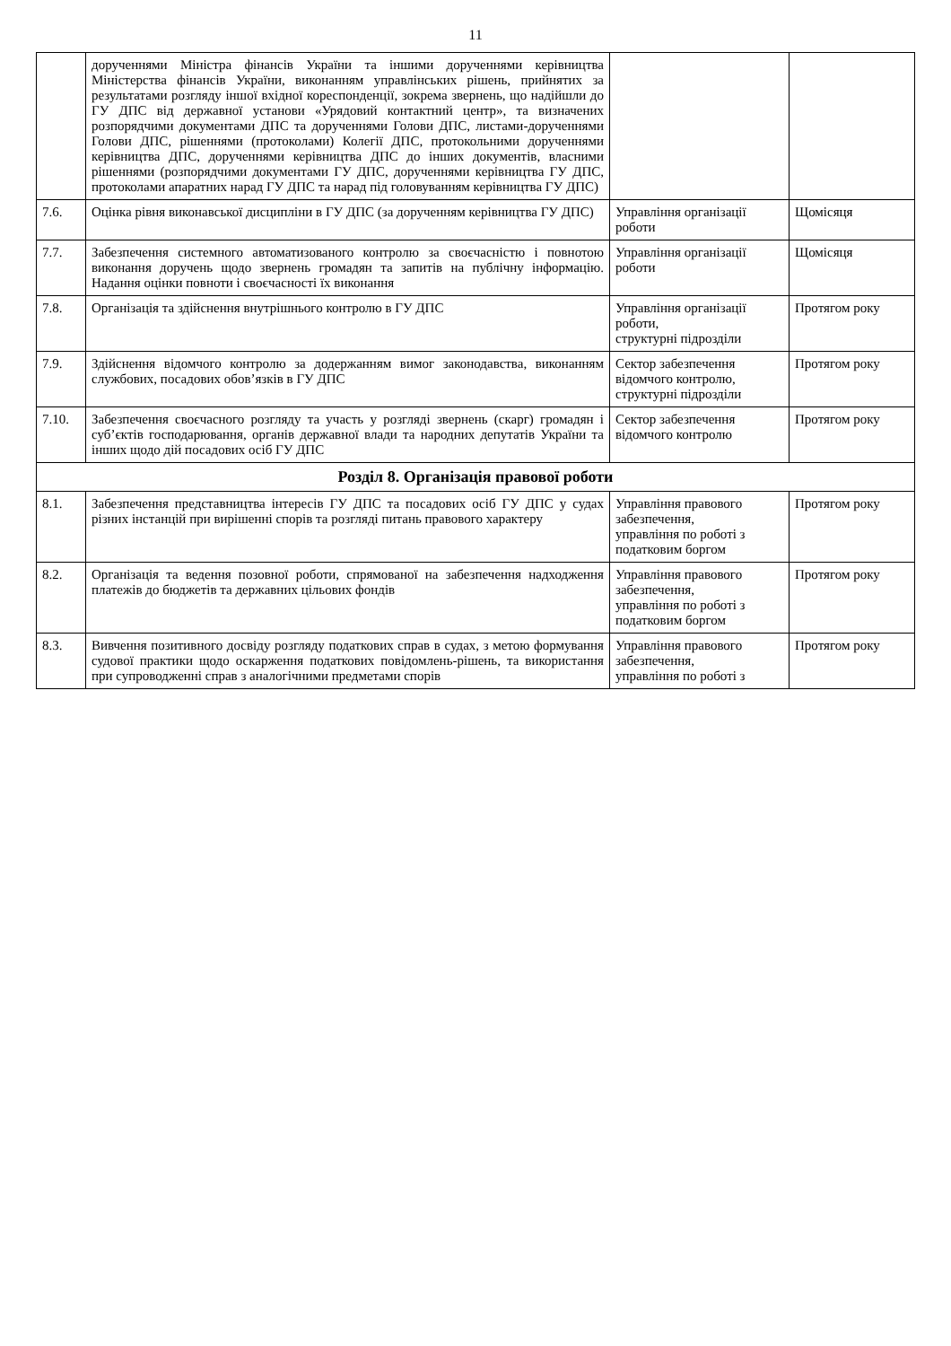11
| | дорученнями Міністра фінансів України та іншими дорученнями керівництва Міністерства фінансів України, виконанням управлінських рішень, прийнятих за результатами розгляду іншої вхідної кореспонденції, зокрема звернень, що надійшли до ГУ ДПС від державної установи «Урядовий контактний центр», та визначених розпорядчими документами ДПС та дорученнями Голови ДПС, листами-дорученнями Голови ДПС, рішеннями (протоколами) Колегії ДПС, протокольними дорученнями керівництва ДПС, дорученнями керівництва ДПС до інших документів, власними рішеннями (розпорядчими документами ГУ ДПС, дорученнями керівництва ГУ ДПС, протоколами апаратних нарад ГУ ДПС та нарад під головуванням керівництва ГУ ДПС) | | |
| 7.6. | Оцінка рівня виконавської дисципліни в ГУ ДПС (за дорученням керівництва ГУ ДПС) | Управління організації роботи | Щомісяця |
| 7.7. | Забезпечення системного автоматизованого контролю за своєчасністю і повнотою виконання доручень щодо звернень громадян та запитів на публічну інформацію. Надання оцінки повноти і своєчасності їх виконання | Управління організації роботи | Щомісяця |
| 7.8. | Організація та здійснення внутрішнього контролю в ГУ ДПС | Управління організації роботи, структурні підрозділи | Протягом року |
| 7.9. | Здійснення відомчого контролю за додержанням вимог законодавства, виконанням службових, посадових обов’язків в ГУ ДПС | Сектор забезпечення відомчого контролю, структурні підрозділи | Протягом року |
| 7.10. | Забезпечення своєчасного розгляду та участь у розгляді звернень (скарг) громадян і суб’єктів господарювання, органів державної влади та народних депутатів України та інших щодо дій посадових осіб ГУ ДПС | Сектор забезпечення відомчого контролю | Протягом року |
| Розділ 8. Організація правової роботи | | | |
| 8.1. | Забезпечення представництва інтересів ГУ ДПС та посадових осіб ГУ ДПС у судах різних інстанцій при вирішенні спорів та розгляді питань правового характеру | Управління правового забезпечення, управління по роботі з податковим боргом | Протягом року |
| 8.2. | Організація та ведення позовної роботи, спрямованої на забезпечення надходження платежів до бюджетів та державних цільових фондів | Управління правового забезпечення, управління по роботі з податковим боргом | Протягом року |
| 8.3. | Вивчення позитивного досвіду розгляду податкових справ в судах, з метою формування судової практики щодо оскарження податкових повідомлень-рішень, та використання при супроводженні справ з аналогічними предметами спорів | Управління правового забезпечення, управління по роботі з | Протягом року |